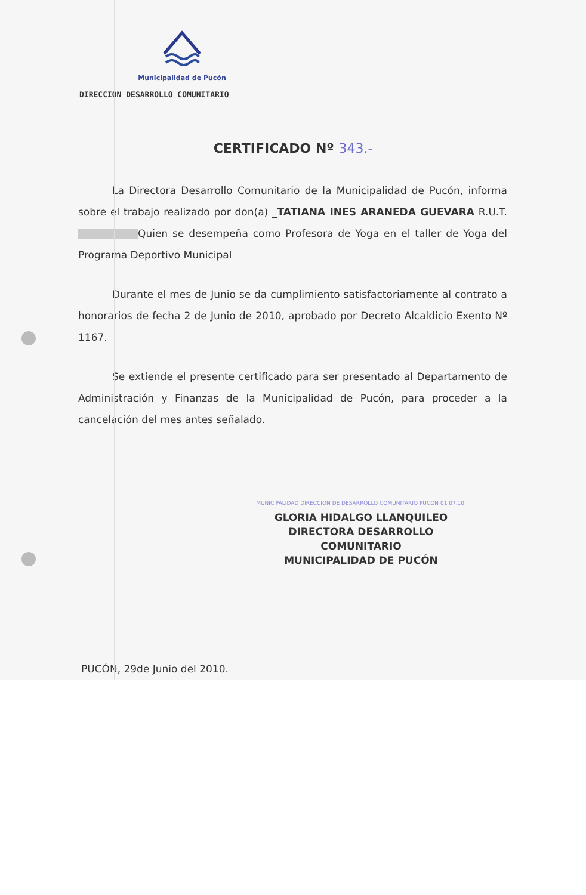Municipalidad de Pucón
DIRECCION DESARROLLO COMUNITARIO
CERTIFICADO Nº 343.-
La Directora Desarrollo Comunitario de la Municipalidad de Pucón, informa sobre el trabajo realizado por don(a) _TATIANA INES ARANEDA GUEVARA R.U.T. Quien se desempeña como Profesora de Yoga en el taller de Yoga del Programa Deportivo Municipal
Durante el mes de Junio se da cumplimiento satisfactoriamente al contrato a honorarios de fecha 2 de Junio de 2010, aprobado por Decreto Alcaldicio Exento Nº 1167.
Se extiende el presente certificado para ser presentado al Departamento de Administración y Finanzas de la Municipalidad de Pucón, para proceder a la cancelación del mes antes señalado.
MUNICIPALIDAD DIRECCION DE DESARROLLO COMUNITARIO PUCON 01.07.10.
GLORIA HIDALGO LLANQUILEO
DIRECTORA DESARROLLO COMUNITARIO
MUNICIPALIDAD DE PUCÓN
PUCÓN, 29de Junio del 2010.